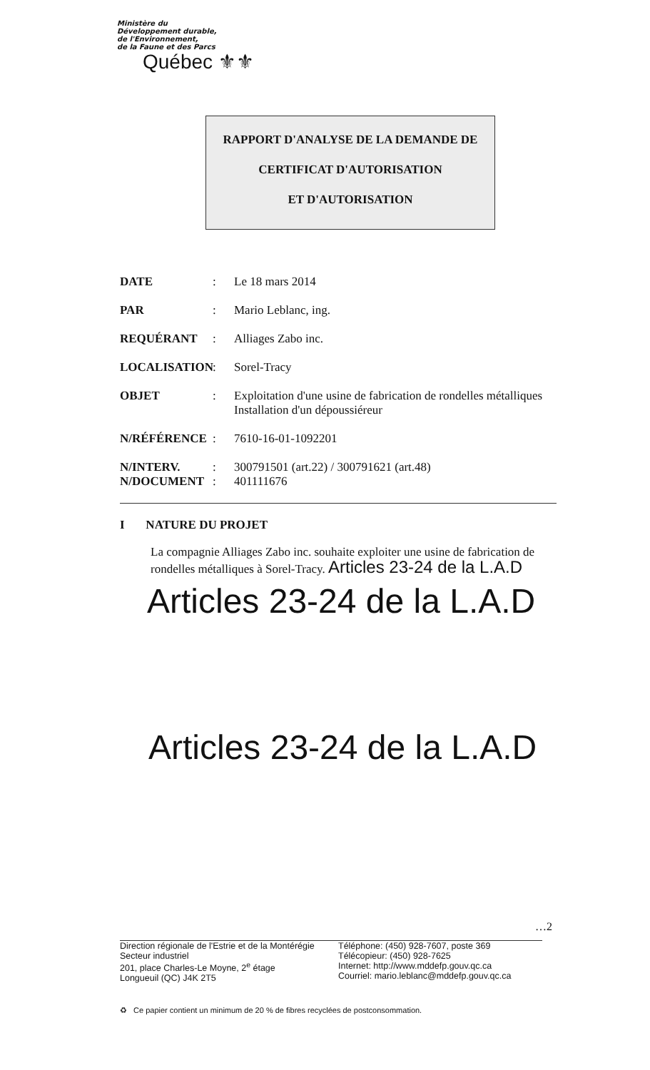Ministère du
Développement durable,
de l'Environnement,
de la Faune et des Parcs
Québec ⚜⚜
RAPPORT D'ANALYSE DE LA DEMANDE DE
CERTIFICAT D'AUTORISATION
ET D'AUTORISATION
DATE : Le 18 mars 2014
PAR : Mario Leblanc, ing.
REQUÉRANT : Alliages Zabo inc.
LOCALISATION : Sorel-Tracy
OBJET : Exploitation d'une usine de fabrication de rondelles métalliques
Installation d'un dépoussiéreur
N/RÉFÉRENCE : 7610-16-01-1092201
N/INTERV. : 300791501 (art.22) / 300791621 (art.48)
N/DOCUMENT : 401111676
I NATURE DU PROJET
La compagnie Alliages Zabo inc. souhaite exploiter une usine de fabrication de rondelles métalliques à Sorel-Tracy. Articles 23-24 de la L.A.D
Articles 23-24 de la L.A.D
Articles 23-24 de la L.A.D
…2
Direction régionale de l'Estrie et de la Montérégie
Secteur industriel
201, place Charles-Le Moyne, 2<sup>e</sup> étage
Longueuil (QC) J4K 2T5
Téléphone: (450) 928-7607, poste 369
Télécopieur: (450) 928-7625
Internet: http://www.mddefp.gouv.qc.ca
Courriel: mario.leblanc@mddefp.gouv.qc.ca
♻ Ce papier contient un minimum de 20 % de fibres recyclées de postconsommation.